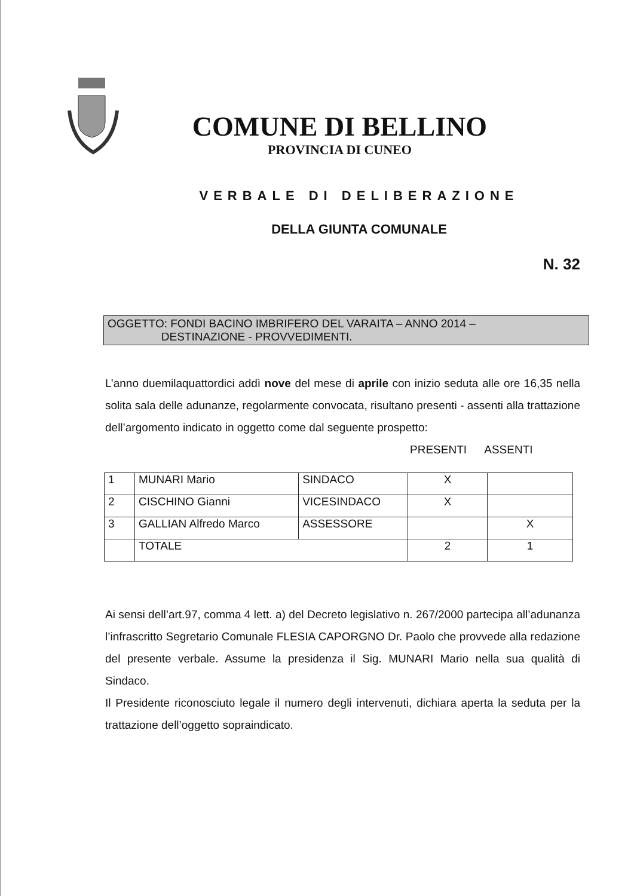COMUNE DI BELLINO
PROVINCIA DI CUNEO
VERBALE DI DELIBERAZIONE
DELLA GIUNTA COMUNALE
N. 32
OGGETTO: FONDI BACINO IMBRIFERO DEL VARAITA – ANNO 2014 –
DESTINAZIONE - PROVVEDIMENTI.
L’anno duemilaquattordici addì nove del mese di aprile con inizio seduta alle ore 16,35 nella solita sala delle adunanze, regolarmente convocata, risultano presenti - assenti alla trattazione dell’argomento indicato in oggetto come dal seguente prospetto:
PRESENTI ASSENTI
| 1 | MUNARI Mario | SINDACO | X | |
| 2 | CISCHINO Gianni | VICESINDACO | X | |
| 3 | GALLIAN Alfredo Marco | ASSESSORE | | X |
| | TOTALE | | 2 | 1 |
Ai sensi dell’art.97, comma 4 lett. a) del Decreto legislativo n. 267/2000 partecipa all’adunanza l’infrascritto Segretario Comunale FLESIA CAPORGNO Dr. Paolo che provvede alla redazione del presente verbale. Assume la presidenza il Sig. MUNARI Mario nella sua qualità di Sindaco.
Il Presidente riconosciuto legale il numero degli intervenuti, dichiara aperta la seduta per la trattazione dell’oggetto sopraindicato.